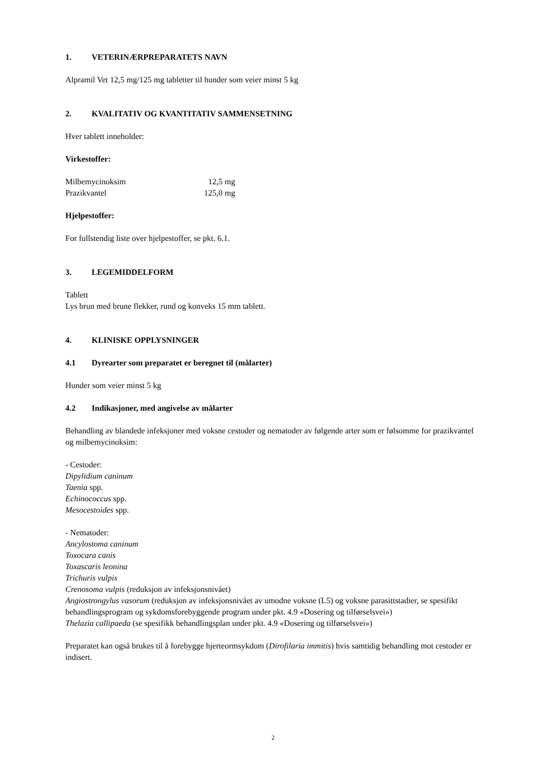1. VETERINÆRPREPARATETS NAVN
Alpramil Vet 12,5 mg/125 mg tabletter til hunder som veier minst 5 kg
2. KVALITATIV OG KVANTITATIV SAMMENSETNING
Hver tablett inneholder:
Virkestoffer:
| Milbemycinoksim | 12,5 mg |
| Prazikvantel | 125,0 mg |
Hjelpestoffer:
For fullstendig liste over hjelpestoffer, se pkt. 6.1.
3. LEGEMIDDELFORM
Tablett
Lys brun med brune flekker, rund og konveks 15 mm tablett.
4. KLINISKE OPPLYSNINGER
4.1 Dyrearter som preparatet er beregnet til (målarter)
Hunder som veier minst 5 kg
4.2 Indikasjoner, med angivelse av målarter
Behandling av blandede infeksjoner med voksne cestoder og nematoder av følgende arter som er følsomme for prazikvantel og milbemycinoksim:
- Cestoder:
Dipylidium caninum
Taenia spp.
Echinococcus spp.
Mesocestoides spp.
- Nematoder:
Ancylostoma caninum
Toxocara canis
Toxascaris leonina
Trichuris vulpis
Crenosoma vulpis (reduksjon av infeksjonsnivået)
Angiostrongylus vasorum (reduksjon av infeksjonsnivået av umodne voksne (L5) og voksne parasittstadier, se spesifikt behandlingsprogram og sykdomsforebyggende program under pkt. 4.9 «Dosering og tilførselsvei»)
Thelazia callipaeda (se spesifikk behandlingsplan under pkt. 4.9 «Dosering og tilførselsvei»)
Preparatet kan også brukes til å forebygge hjerteormsykdom (Dirofilaria immitis) hvis samtidig behandling mot cestoder er indisert.
2